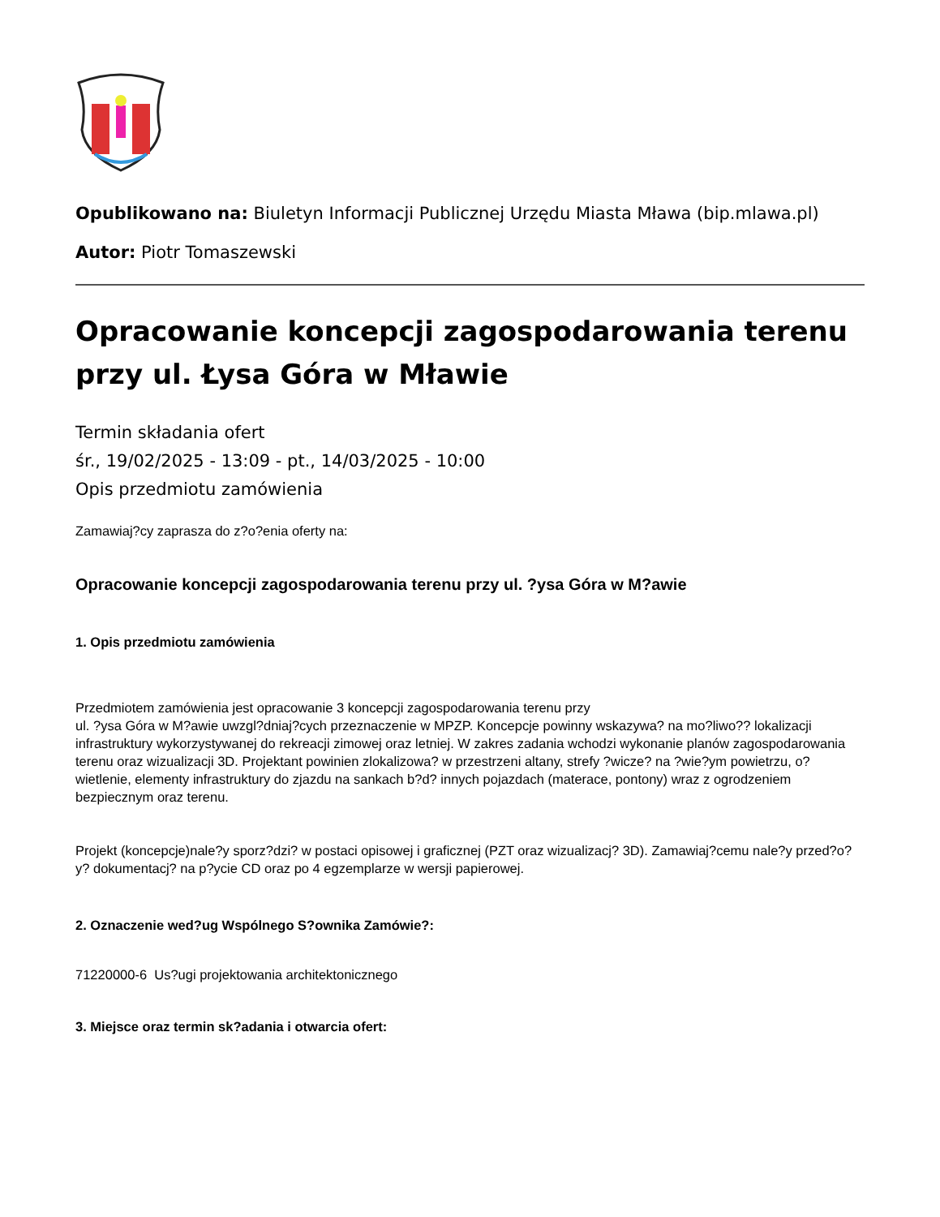Opublikowano na: Biuletyn Informacji Publicznej Urzędu Miasta Mława (bip.mlawa.pl)
Autor: Piotr Tomaszewski
Opracowanie koncepcji zagospodarowania terenu przy ul. Łysa Góra w Mławie
Termin składania ofert
śr., 19/02/2025 - 13:09 - pt., 14/03/2025 - 10:00
Opis przedmiotu zamówienia
Zamawiaj?cy zaprasza do z?o?enia oferty na:
Opracowanie koncepcji zagospodarowania terenu przy ul. ?ysa Góra w M?awie
1. Opis przedmiotu zamówienia
Przedmiotem zamówienia jest opracowanie 3 koncepcji zagospodarowania terenu przy
ul. ?ysa Góra w M?awie uwzgl?dniaj?cych przeznaczenie w MPZP. Koncepcje powinny wskazywa? na mo?liwo?? lokalizacji infrastruktury wykorzystywanej do rekreacji zimowej oraz letniej. W zakres zadania wchodzi wykonanie planów zagospodarowania terenu oraz wizualizacji 3D. Projektant powinien zlokalizowa? w przestrzeni altany, strefy ?wicze? na ?wie?ym powietrzu, o?wietlenie, elementy infrastruktury do zjazdu na sankach b?d? innych pojazdach (materace, pontony) wraz z ogrodzeniem bezpiecznym oraz terenu.
Projekt (koncepcje)nale?y sporz?dzi? w postaci opisowej i graficznej (PZT oraz wizualizacj? 3D). Zamawiaj?cemu nale?y przed?o?y? dokumentacj? na p?ycie CD oraz po 4 egzemplarze w wersji papierowej.
2. Oznaczenie wed?ug Wspólnego S?ownika Zamówie?:
71220000-6 Us?ugi projektowania architektonicznego
3. Miejsce oraz termin sk?adania i otwarcia ofert: